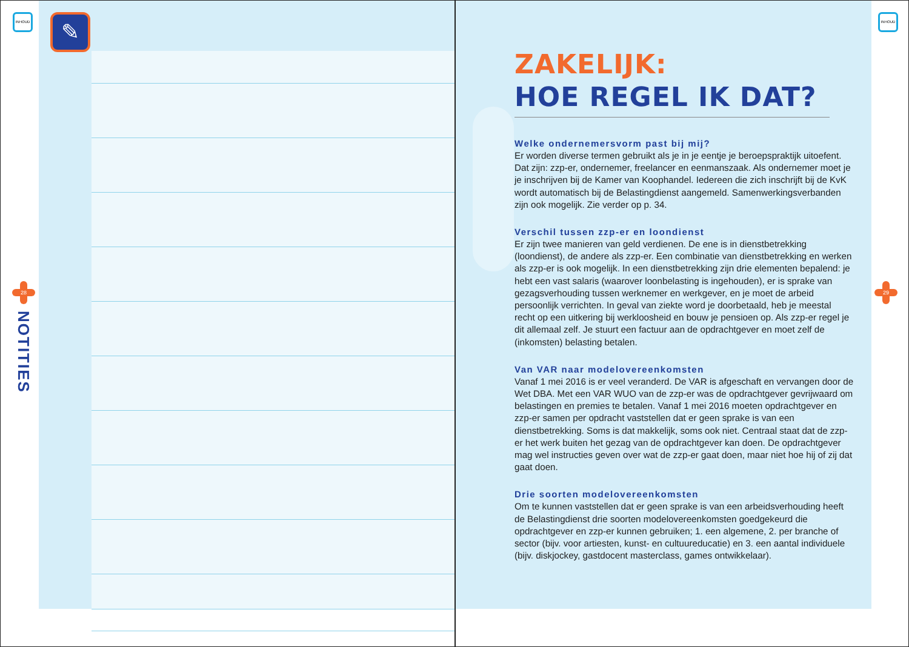✎
INHOUD
28
NOTITIES
INHOUD
29
ZAKELIJK:
HOE REGEL IK DAT?
Welke ondernemersvorm past bij mij?
Er worden diverse termen gebruikt als je in je eentje je beroepspraktijk uitoefent. Dat zijn: zzp-er, ondernemer, freelancer en eenmanszaak. Als ondernemer moet je je inschrijven bij de Kamer van Koophandel. Iedereen die zich inschrijft bij de KvK wordt automatisch bij de Belastingdienst aangemeld. Samenwerkingsverbanden zijn ook mogelijk. Zie verder op p. 34.
Verschil tussen zzp-er en loondienst
Er zijn twee manieren van geld verdienen. De ene is in dienstbetrekking (loondienst), de andere als zzp-er. Een combinatie van dienstbetrekking en werken als zzp-er is ook mogelijk. In een dienstbetrekking zijn drie elementen bepalend: je hebt een vast salaris (waarover loonbelasting is ingehouden), er is sprake van gezagsverhouding tussen werknemer en werkgever, en je moet de arbeid persoonlijk verrichten. In geval van ziekte word je doorbetaald, heb je meestal recht op een uitkering bij werkloosheid en bouw je pensioen op. Als zzp-er regel je dit allemaal zelf. Je stuurt een factuur aan de opdrachtgever en moet zelf de (inkomsten) belasting betalen.
Van VAR naar modelovereenkomsten
Vanaf 1 mei 2016 is er veel veranderd. De VAR is afgeschaft en vervangen door de Wet DBA. Met een VAR WUO van de zzp-er was de opdrachtgever gevrijwaard om belastingen en premies te betalen. Vanaf 1 mei 2016 moeten opdrachtgever en zzp-er samen per opdracht vaststellen dat er geen sprake is van een dienstbetrekking. Soms is dat makkelijk, soms ook niet. Centraal staat dat de zzp-er het werk buiten het gezag van de opdrachtgever kan doen. De opdrachtgever mag wel instructies geven over wat de zzp-er gaat doen, maar niet hoe hij of zij dat gaat doen.
Drie soorten modelovereenkomsten
Om te kunnen vaststellen dat er geen sprake is van een arbeidsverhouding heeft de Belastingdienst drie soorten modelovereenkomsten goedgekeurd die opdrachtgever en zzp-er kunnen gebruiken; 1. een algemene, 2. per branche of sector (bijv. voor artiesten, kunst- en cultuureducatie) en 3. een aantal individuele (bijv. diskjockey, gastdocent masterclass, games ontwikkelaar).